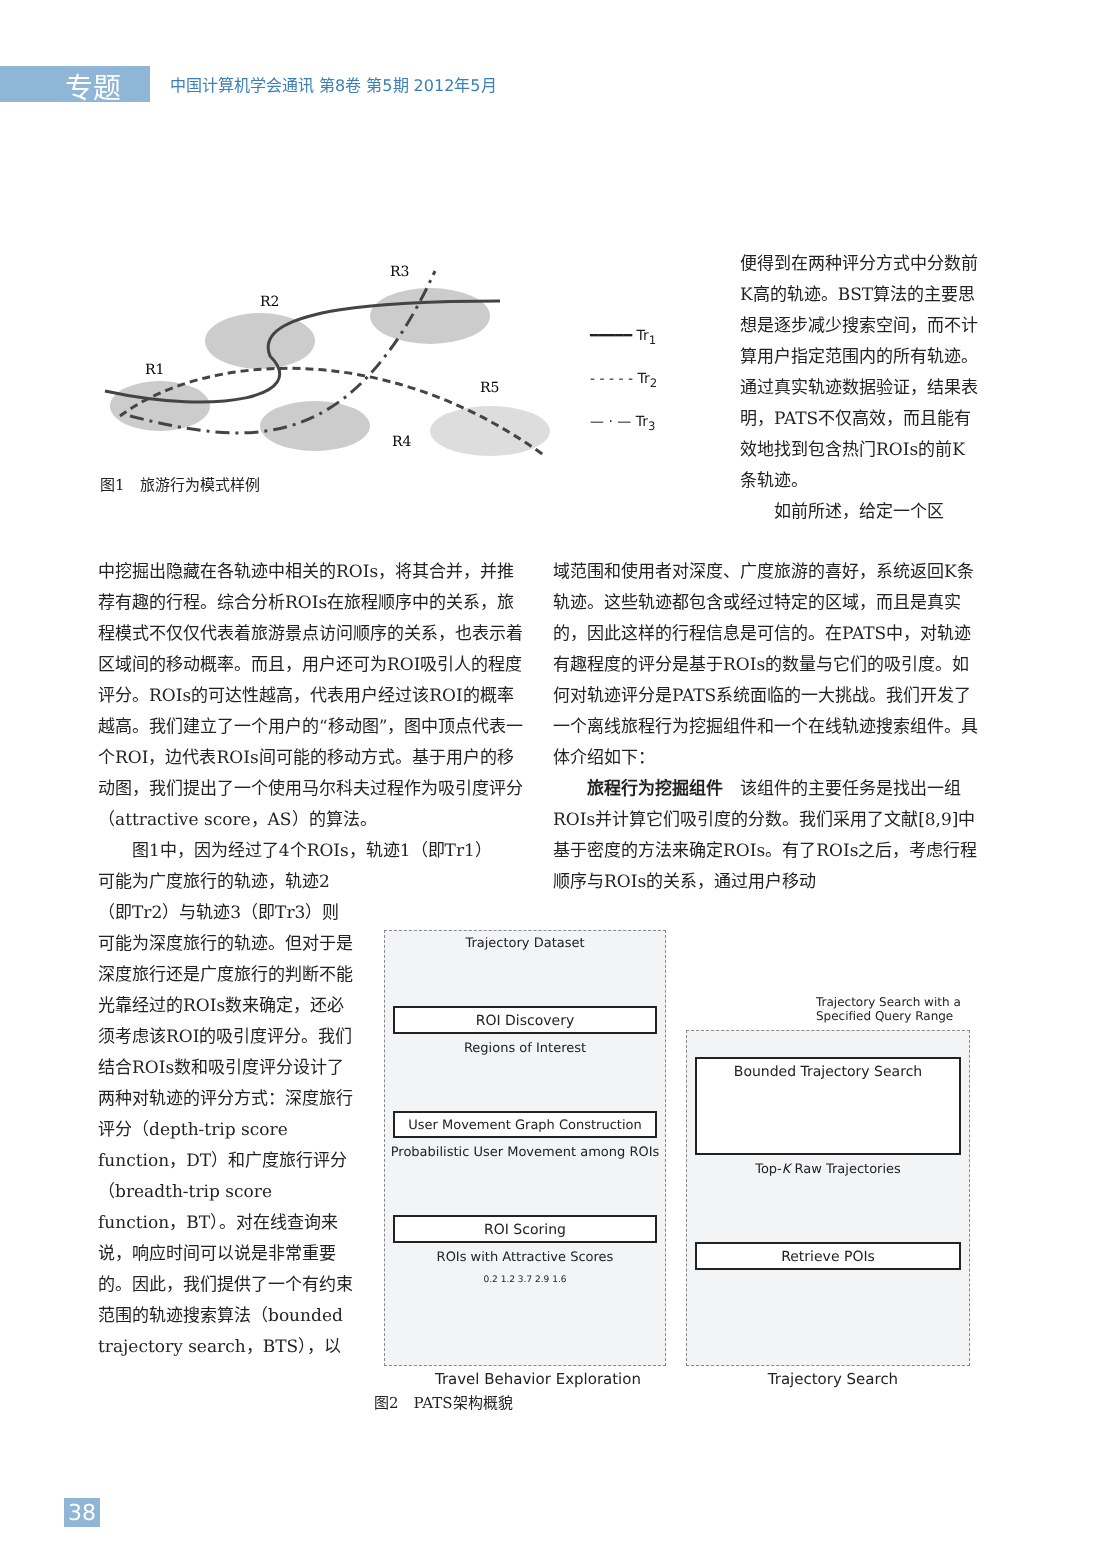专题
中国计算机学会通讯 第8卷 第5期 2012年5月
R3
R2
R1
R5
R4
图1　旅游行为模式样例
━━━━━ Tr<sub>1</sub>
- - - - - Tr<sub>2</sub>
— · — Tr<sub>3</sub>
便得到在两种评分方式中分数前K高的轨迹。BST算法的主要思想是逐步减少搜索空间，而不计算用户指定范围内的所有轨迹。通过真实轨迹数据验证，结果表明，PATS不仅高效，而且能有效地找到包含热门ROIs的前K条轨迹。
　　如前所述，给定一个区
中挖掘出隐藏在各轨迹中相关的ROIs，将其合并，并推荐有趣的行程。综合分析ROIs在旅程顺序中的关系，旅程模式不仅仅代表着旅游景点访问顺序的关系，也表示着区域间的移动概率。而且，用户还可为ROI吸引人的程度评分。ROIs的可达性越高，代表用户经过该ROI的概率越高。我们建立了一个用户的“移动图”，图中顶点代表一个ROI，边代表ROIs间可能的移动方式。基于用户的移动图，我们提出了一个使用马尔科夫过程作为吸引度评分（attractive score，AS）的算法。
　　图1中，因为经过了4个ROIs，轨迹1（即Tr1）
可能为广度旅行的轨迹，轨迹2（即Tr2）与轨迹3（即Tr3）则可能为深度旅行的轨迹。但对于是深度旅行还是广度旅行的判断不能光靠经过的ROIs数来确定，还必须考虑该ROI的吸引度评分。我们结合ROIs数和吸引度评分设计了两种对轨迹的评分方式：深度旅行评分（depth-trip score function，DT）和广度旅行评分（breadth-trip score function，BT）。对在线查询来说，响应时间可以说是非常重要的。因此，我们提供了一个有约束范围的轨迹搜索算法（bounded trajectory search，BTS），以
域范围和使用者对深度、广度旅游的喜好，系统返回K条轨迹。这些轨迹都包含或经过特定的区域，而且是真实的，因此这样的行程信息是可信的。在PATS中，对轨迹有趣程度的评分是基于ROIs的数量与它们的吸引度。如何对轨迹评分是PATS系统面临的一大挑战。我们开发了一个离线旅程行为挖掘组件和一个在线轨迹搜索组件。具体介绍如下：
　　旅程行为挖掘组件　该组件的主要任务是找出一组ROIs并计算它们吸引度的分数。我们采用了文献[8,9]中基于密度的方法来确定ROIs。有了ROIs之后，考虑行程顺序与ROIs的关系，通过用户移动
Trajectory Dataset
ROI Discovery
Regions of Interest
User Movement Graph Construction
Probabilistic User Movement among ROIs
ROI Scoring
ROIs with Attractive Scores
0.2 1.2 3.7 2.9 1.6
Trajectory Search with a Specified Query Range
Bounded Trajectory Search
Top-K Raw Trajectories
Retrieve POIs
Travel Behavior Exploration Trajectory Search
图2　PATS架构概貌
38